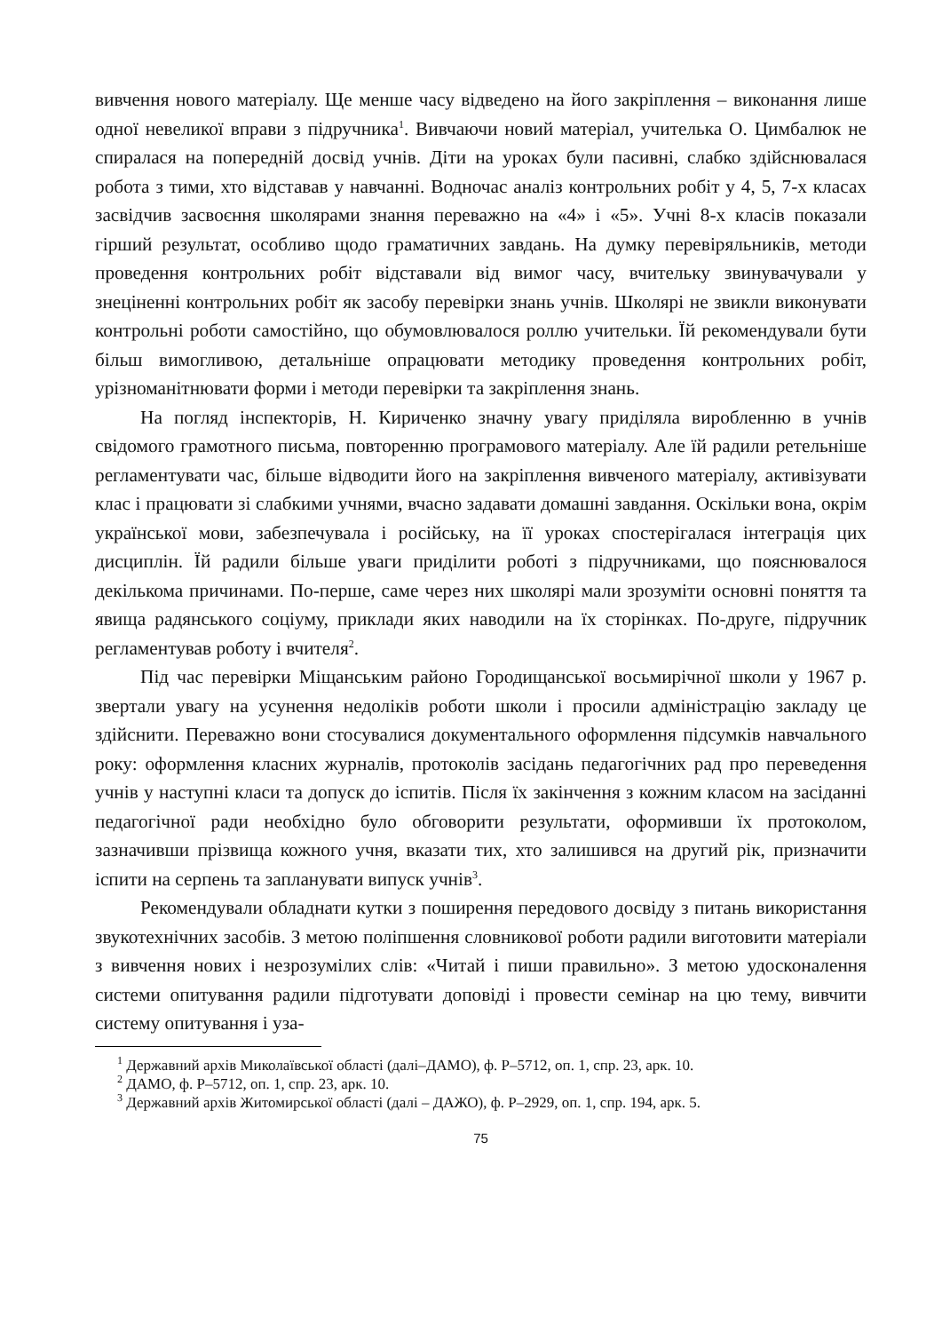вивчення нового матеріалу. Ще менше часу відведено на його закріплення – виконання лише одної невеликої вправи з підручника<sup>1</sup>. Вивчаючи новий матеріал, учителька О. Цимбалюк не спиралася на попередній досвід учнів. Діти на уроках були пасивні, слабко здійснювалася робота з тими, хто відставав у навчанні. Водночас аналіз контрольних робіт у 4, 5, 7-х класах засвідчив засвоєння школярами знання переважно на «4» і «5». Учні 8-х класів показали гірший результат, особливо щодо граматичних завдань. На думку перевіряльників, методи проведення контрольних робіт відставали від вимог часу, вчительку звинувачували у знеціненні контрольних робіт як засобу перевірки знань учнів. Школярі не звикли виконувати контрольні роботи самостійно, що обумовлювалося роллю учительки. Їй рекомендували бути більш вимогливою, детальніше опрацювати методику проведення контрольних робіт, урізноманітнювати форми і методи перевірки та закріплення знань.
На погляд інспекторів, Н. Кириченко значну увагу приділяла виробленню в учнів свідомого грамотного письма, повторенню програмового матеріалу. Але їй радили ретельніше регламентувати час, більше відводити його на закріплення вивченого матеріалу, активізувати клас і працювати зі слабкими учнями, вчасно задавати домашні завдання. Оскільки вона, окрім української мови, забезпечувала і російську, на її уроках спостерігалася інтеграція цих дисциплін. Їй радили більше уваги приділити роботі з підручниками, що пояснювалося декількома причинами. По-перше, саме через них школярі мали зрозуміти основні поняття та явища радянського соціуму, приклади яких наводили на їх сторінках. По-друге, підручник регламентував роботу і вчителя<sup>2</sup>.
Під час перевірки Міщанським районо Городищанської восьмирічної школи у 1967 р. звертали увагу на усунення недоліків роботи школи і просили адміністрацію закладу це здійснити. Переважно вони стосувалися документального оформлення підсумків навчального року: оформлення класних журналів, протоколів засідань педагогічних рад про переведення учнів у наступні класи та допуск до іспитів. Після їх закінчення з кожним класом на засіданні педагогічної ради необхідно було обговорити результати, оформивши їх протоколом, зазначивши прізвища кожного учня, вказати тих, хто залишився на другий рік, призначити іспити на серпень та запланувати випуск учнів<sup>3</sup>.
Рекомендували обладнати кутки з поширення передового досвіду з питань використання звукотехнічних засобів. З метою поліпшення словникової роботи радили виготовити матеріали з вивчення нових і незрозумілих слів: «Читай і пиши правильно». З метою удосконалення системи опитування радили підготувати доповіді і провести семінар на цю тему, вивчити систему опитування і уза-
<sup>1</sup> Державний архів Миколаївської області (далі–ДАМО), ф. Р–5712, оп. 1, спр. 23, арк. 10.
<sup>2</sup> ДАМО, ф. Р–5712, оп. 1, спр. 23, арк. 10.
<sup>3</sup> Державний архів Житомирської області (далі – ДАЖО), ф. Р–2929, оп. 1, спр. 194, арк. 5.
75